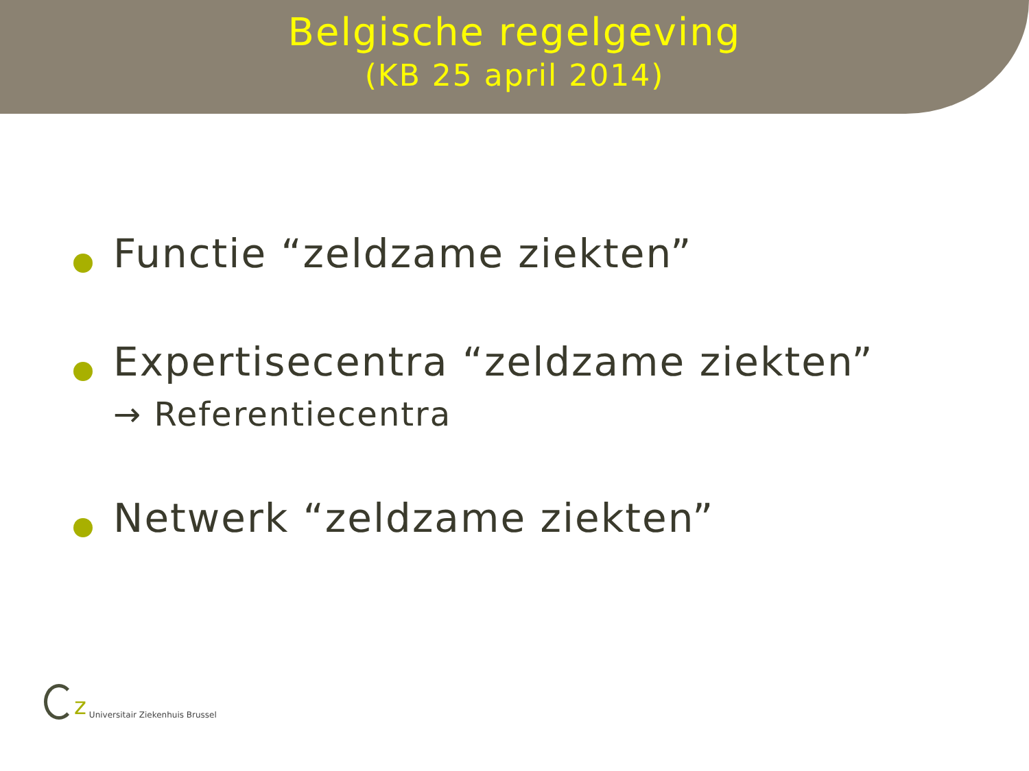Belgische regelgeving
(KB 25 april 2014)
Functie “zeldzame ziekten”
Expertisecentra “zeldzame ziekten”
→ Referentiecentra
Netwerk “zeldzame ziekten”
z Universitair Ziekenhuis Brussel